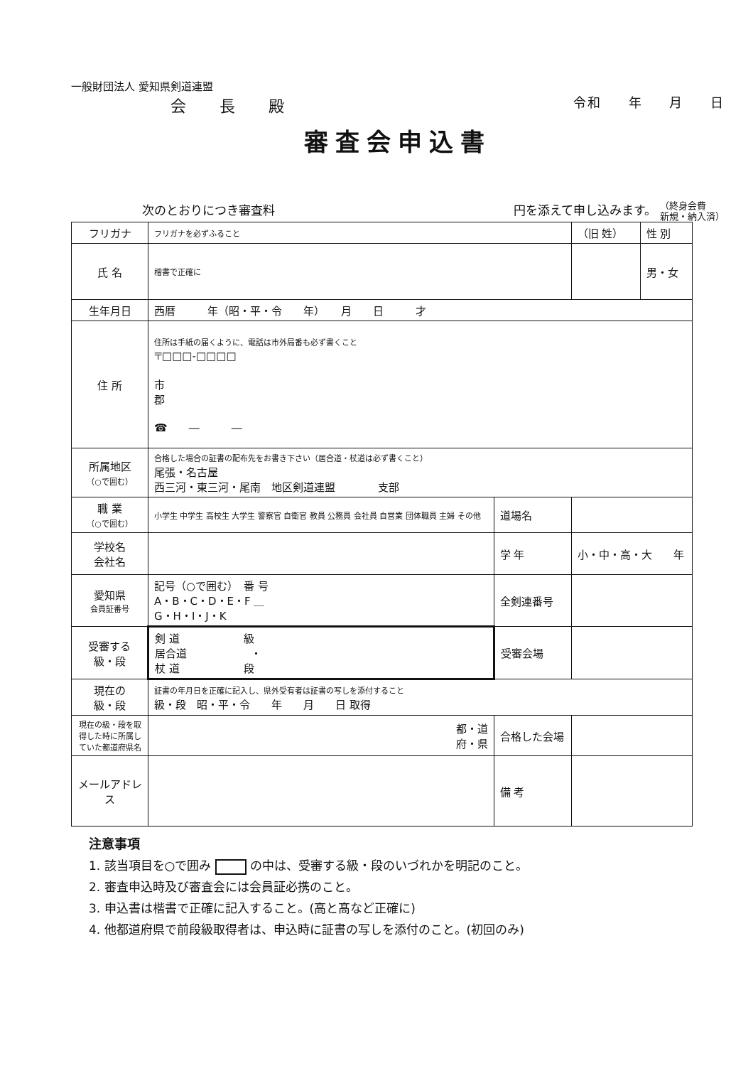一般財団法人 愛知県剣道連盟
会 長 殿
令和 年 月 日
審査会申込書
次のとおりにつき審査料 円を添えて申し込みます。 （終身会費
新規・納入済）
| フリガナ | フリガナを必ずふること | | （旧 姓） | 性 別 |
| 氏 名 | 楷書で正確に | | | 男・女 |
| 生年月日 | 西暦 年（昭・平・令 年） 月 日 才 | | | |
| 住 所 | 住所は手紙の届くように、電話は市外局番も必ず書くこと 〒□□□-□□□□ 市 郡 ☎ ― ― | | | |
| 所属地区 （○で囲む） | 合格した場合の証書の配布先をお書き下さい（居合道・杖道は必ず書くこと） 尾張・名古屋 西三河・東三河・尾南 地区剣道連盟 支部 | | | |
| 職 業 （○で囲む） | 小学生 中学生 高校生 大学生 警察官 自衛官 教員 公務員 会社員 自営業 団体職員 主婦 その他 | 道場名 | | |
| 学校名 会社名 | | 学 年 | 小・中・高・大 年 | |
| 愛知県 会員証番号 | 記号（○で囲む） 番 号 A・B・C・D・E・F ＿ G・H・I・J・K | 全剣連番号 | | |
| 受審する 級・段 | 剣 道 級 居合道 ・ 杖 道 段 | 受審会場 | | |
| 現在の 級・段 | 証書の年月日を正確に記入し、県外受有者は証書の写しを添付すること 級・段 昭・平・令 年 月 日 取得 | | | |
| 現在の級・段を取得した時に所属していた都道府県名 | 都・道 府・県 | 合格した会場 | | |
| メールアドレス | | 備 考 | | |
注意事項
1. 該当項目を○で囲み の中は、受審する級・段のいづれかを明記のこと。
2. 審査申込時及び審査会には会員証必携のこと。
3. 申込書は楷書で正確に記入すること。(高と髙など正確に)
4. 他都道府県で前段級取得者は、申込時に証書の写しを添付のこと。(初回のみ)